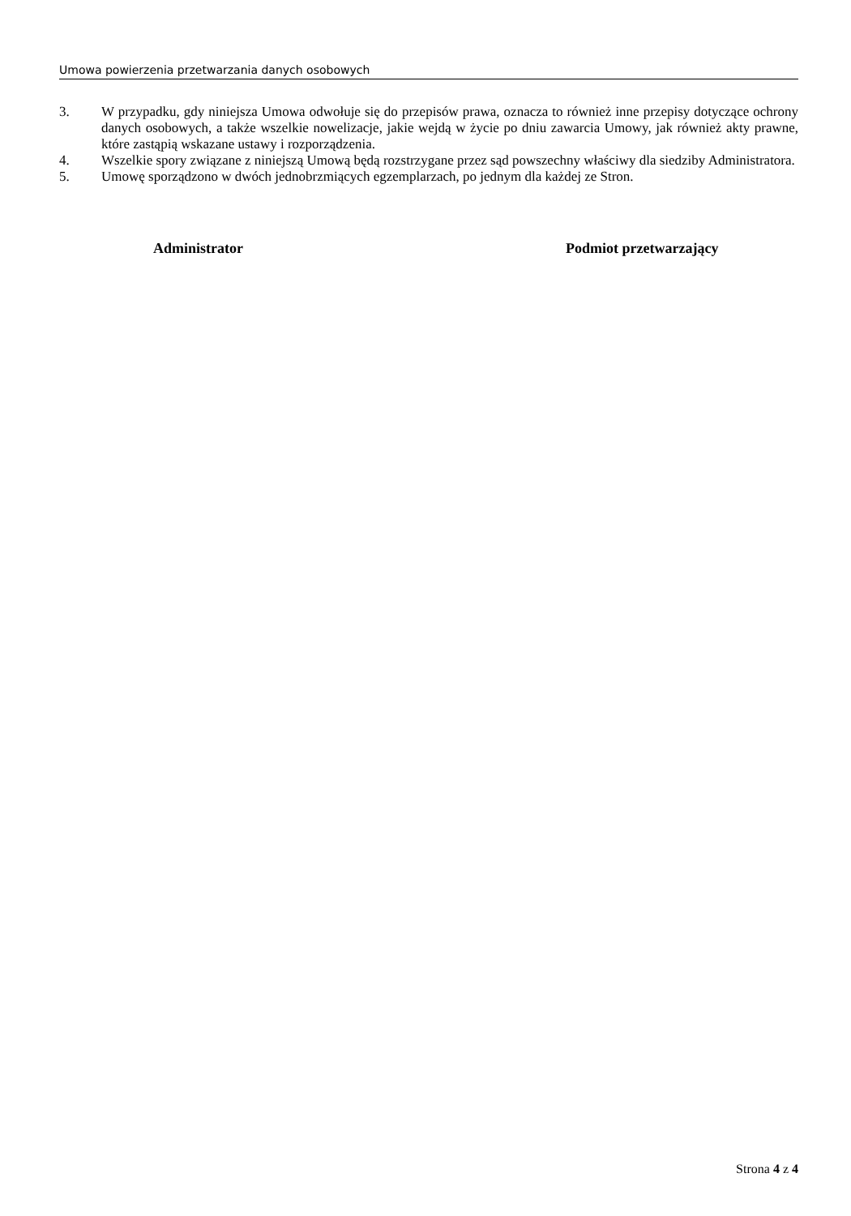Umowa powierzenia przetwarzania danych osobowych
3. W przypadku, gdy niniejsza Umowa odwołuje się do przepisów prawa, oznacza to również inne przepisy dotyczące ochrony danych osobowych, a także wszelkie nowelizacje, jakie wejdą w życie po dniu zawarcia Umowy, jak również akty prawne, które zastąpią wskazane ustawy i rozporządzenia.
4. Wszelkie spory związane z niniejszą Umową będą rozstrzygane przez sąd powszechny właściwy dla siedziby Administratora.
5. Umowę sporządzono w dwóch jednobrzmiących egzemplarzach, po jednym dla każdej ze Stron.
Administrator Podmiot przetwarzający
Strona 4 z 4